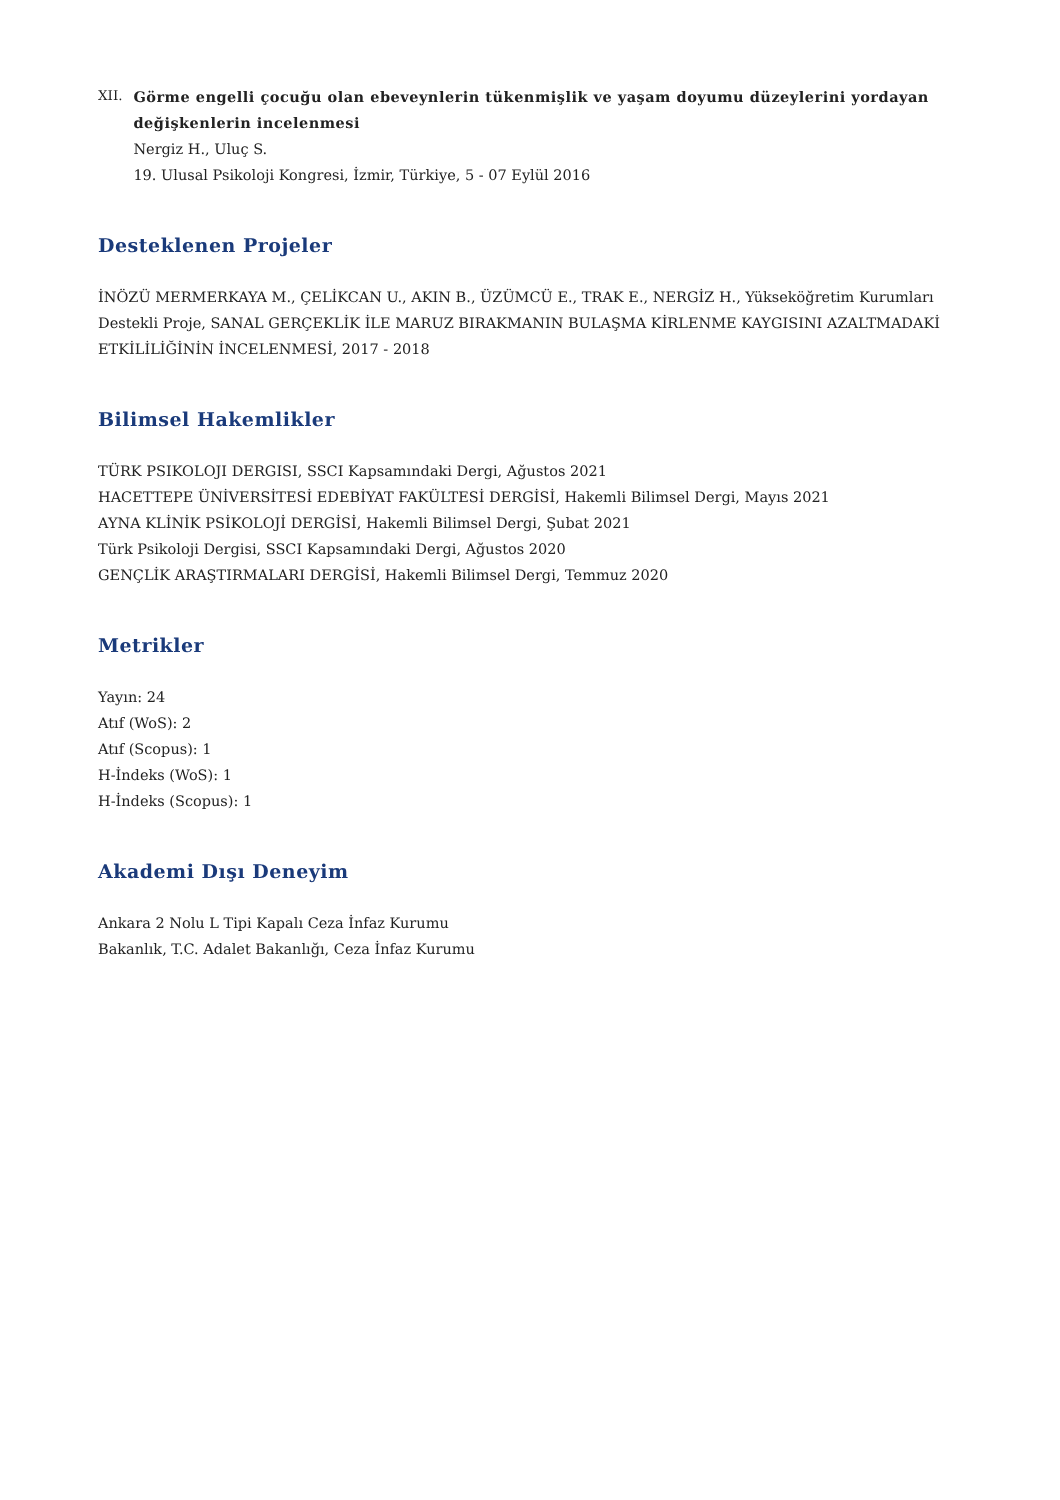XII.
Görme engelli çocuğu olan ebeveynlerin tükenmişlik ve yaşam doyumu düzeylerini yordayan değişkenlerin incelenmesi
Nergiz H., Uluç S.
19. Ulusal Psikoloji Kongresi, İzmir, Türkiye, 5 - 07 Eylül 2016
Desteklenen Projeler
İNÖZÜ MERMERKAYA M., ÇELİKCAN U., AKIN B., ÜZÜMCÜ E., TRAK E., NERGİZ H., Yükseköğretim Kurumları Destekli Proje, SANAL GERÇEKLİK İLE MARUZ BIRAKMANIN BULAŞMA KİRLENME KAYGISINI AZALTMADAKİ ETKİLİLİĞİNİN İNCELENMESİ, 2017 - 2018
Bilimsel Hakemlikler
TÜRK PSIKOLOJI DERGISI, SSCI Kapsamındaki Dergi, Ağustos 2021
HACETTEPE ÜNİVERSİTESİ EDEBİYAT FAKÜLTESİ DERGİSİ, Hakemli Bilimsel Dergi, Mayıs 2021
AYNA KLİNİK PSİKOLOJİ DERGİSİ, Hakemli Bilimsel Dergi, Şubat 2021
Türk Psikoloji Dergisi, SSCI Kapsamındaki Dergi, Ağustos 2020
GENÇLİK ARAŞTIRMALARI DERGİSİ, Hakemli Bilimsel Dergi, Temmuz 2020
Metrikler
Yayın: 24
Atıf (WoS): 2
Atıf (Scopus): 1
H-İndeks (WoS): 1
H-İndeks (Scopus): 1
Akademi Dışı Deneyim
Ankara 2 Nolu L Tipi Kapalı Ceza İnfaz Kurumu
Bakanlık, T.C. Adalet Bakanlığı, Ceza İnfaz Kurumu